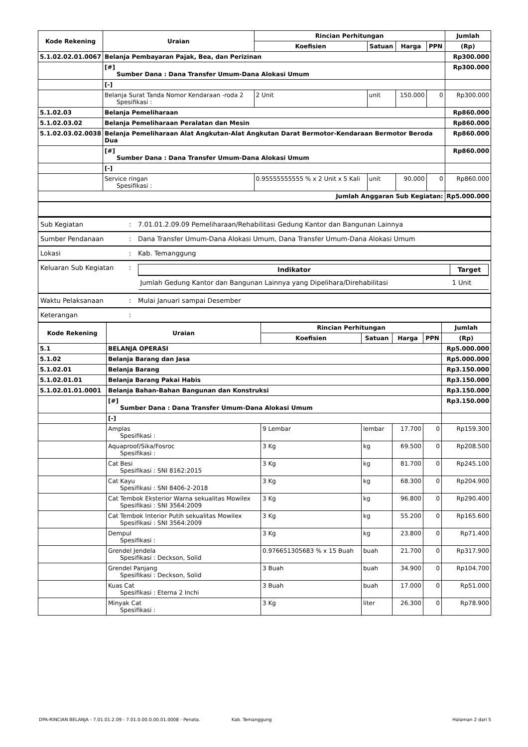| Kode Rekening | Uraian | Rincian Perhitungan | | | | Jumlah |
| --- | --- | --- | --- | --- | --- | --- |
| | | Koefisien | Satuan | Harga | PPN | (Rp) |
| 5.1.02.02.01.0067 | Belanja Pembayaran Pajak, Bea, dan Perizinan | | | | | Rp300.000 |
| | [#] Sumber Dana : Dana Transfer Umum-Dana Alokasi Umum | | | | | Rp300.000 |
| | [-] | | | | | |
| | Belanja Surat Tanda Nomor Kendaraan -roda 2 Spesifikasi : | 2 Unit | unit | 150.000 | 0 | Rp300.000 |
| 5.1.02.03 | Belanja Pemeliharaan | | | | | Rp860.000 |
| 5.1.02.03.02 | Belanja Pemeliharaan Peralatan dan Mesin | | | | | Rp860.000 |
| 5.1.02.03.02.0038 | Belanja Pemeliharaan Alat Angkutan-Alat Angkutan Darat Bermotor-Kendaraan Bermotor Beroda Dua | | | | | Rp860.000 |
| | [#] Sumber Dana : Dana Transfer Umum-Dana Alokasi Umum | | | | | Rp860.000 |
| | [-] | | | | | |
| | Service ringan Spesifikasi : | 0.95555555555 % x 2 Unit x 5 Kali | unit | 90.000 | 0 | Rp860.000 |
| Jumlah Anggaran Sub Kegiatan: | | | | | | Rp5.000.000 |
| Sub Kegiatan | : | 7.01.01.2.09.09 Pemeliharaan/Rehabilitasi Gedung Kantor dan Bangunan Lainnya |
| Sumber Pendanaan | : | Dana Transfer Umum-Dana Alokasi Umum, Dana Transfer Umum-Dana Alokasi Umum |
| Lokasi | : | Kab. Temanggung |
| Keluaran Sub Kegiatan | : | / Indikator / Target / / --- / --- / / Jumlah Gedung Kantor dan Bangunan Lainnya yang Dipelihara/Direhabilitasi / 1 Unit / |
| Waktu Pelaksanaan | : | Mulai Januari sampai Desember |
| Keterangan | : | |
| Kode Rekening | Uraian | Rincian Perhitungan | | | | Jumlah |
| --- | --- | --- | --- | --- | --- | --- |
| | | Koefisien | Satuan | Harga | PPN | (Rp) |
| 5.1 | BELANJA OPERASI | | | | | Rp5.000.000 |
| 5.1.02 | Belanja Barang dan Jasa | | | | | Rp5.000.000 |
| 5.1.02.01 | Belanja Barang | | | | | Rp3.150.000 |
| 5.1.02.01.01 | Belanja Barang Pakai Habis | | | | | Rp3.150.000 |
| 5.1.02.01.01.0001 | Belanja Bahan-Bahan Bangunan dan Konstruksi | | | | | Rp3.150.000 |
| | [#] Sumber Dana : Dana Transfer Umum-Dana Alokasi Umum | | | | | Rp3.150.000 |
| | [-] | | | | | |
| | Amplas Spesifikasi : | 9 Lembar | lembar | 17.700 | 0 | Rp159.300 |
| | Aquaproof/Sika/Fosroc Spesifikasi : | 3 Kg | kg | 69.500 | 0 | Rp208.500 |
| | Cat Besi Spesifikasi : SNI 8162:2015 | 3 Kg | kg | 81.700 | 0 | Rp245.100 |
| | Cat Kayu Spesifikasi : SNI 8406-2-2018 | 3 Kg | kg | 68.300 | 0 | Rp204.900 |
| | Cat Tembok Eksterior Warna sekualitas Mowilex Spesifikasi : SNI 3564:2009 | 3 Kg | kg | 96.800 | 0 | Rp290.400 |
| | Cat Tembok Interior Putih sekualitas Mowilex Spesifikasi : SNI 3564:2009 | 3 Kg | kg | 55.200 | 0 | Rp165.600 |
| | Dempul Spesifikasi : | 3 Kg | kg | 23.800 | 0 | Rp71.400 |
| | Grendel Jendela Spesifikasi : Deckson, Solid | 0.976651305683 % x 15 Buah | buah | 21.700 | 0 | Rp317.900 |
| | Grendel Panjang Spesifikasi : Deckson, Solid | 3 Buah | buah | 34.900 | 0 | Rp104.700 |
| | Kuas Cat Spesifikasi : Eterna 2 Inchi | 3 Buah | buah | 17.000 | 0 | Rp51.000 |
| | Minyak Cat Spesifikasi : | 3 Kg | liter | 26.300 | 0 | Rp78.900 |
DPA-RINCIAN BELANJA - 7.01.01.2.09 - 7.01.0.00.0.00.01.0008 - Penata. Kab. Temanggung Halaman 2 dari 5